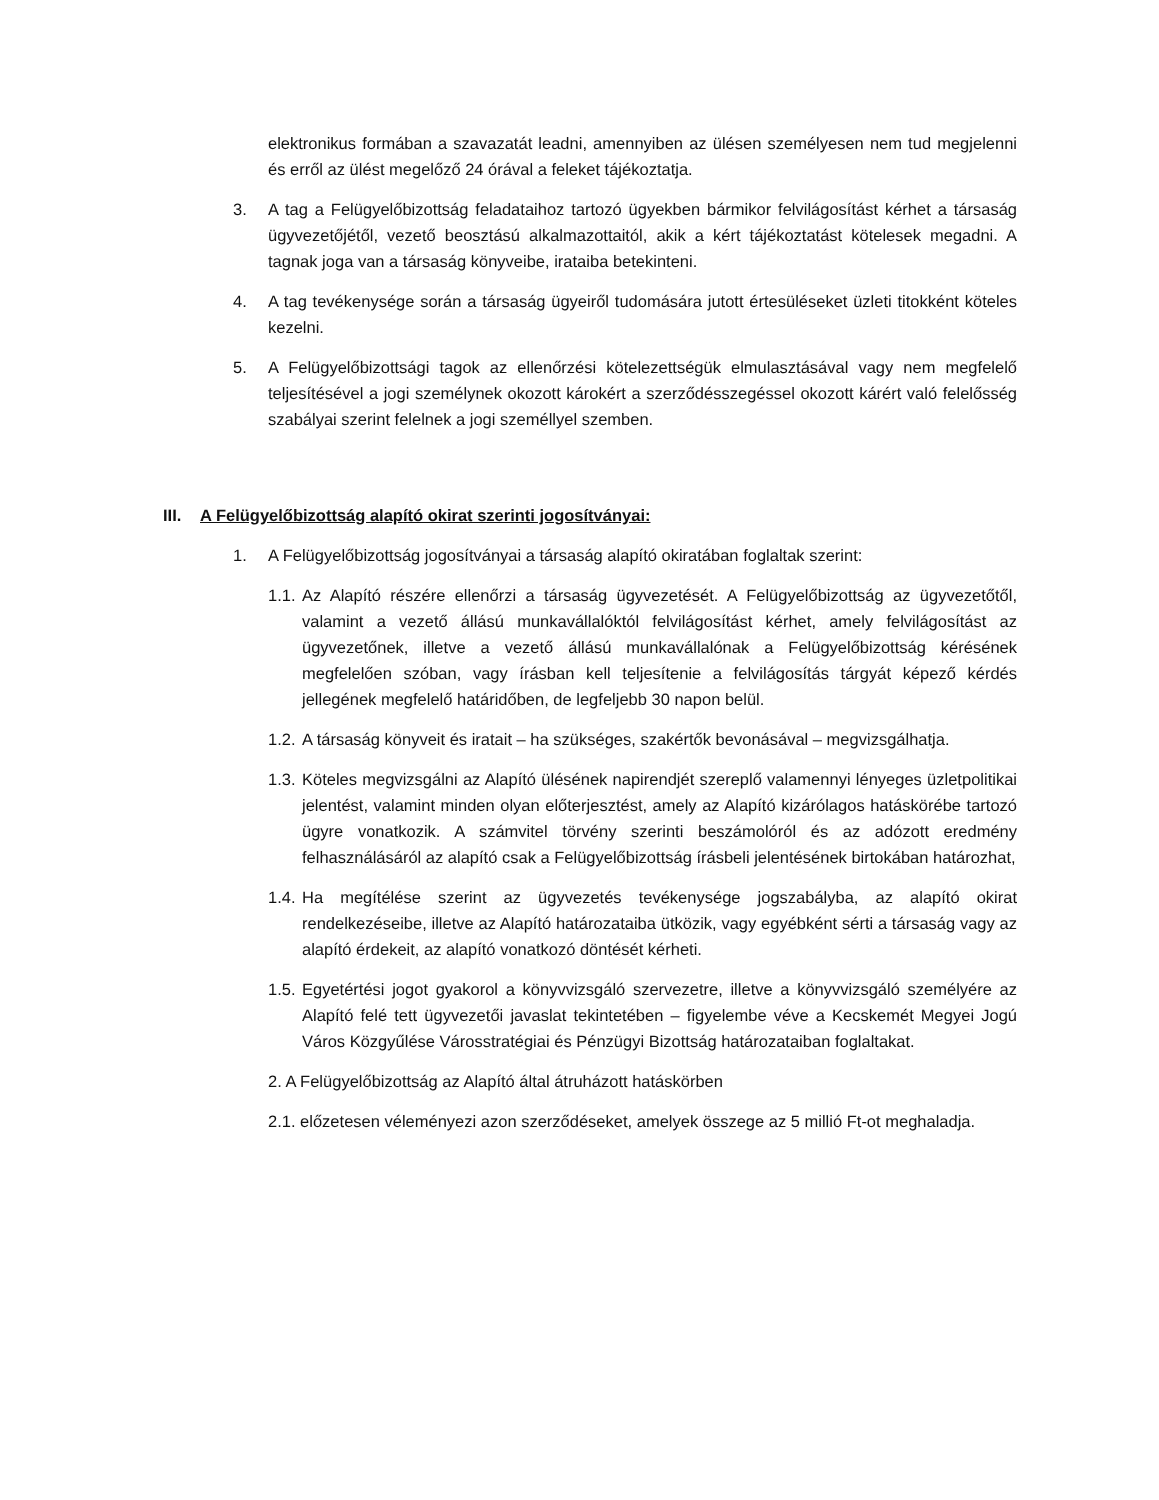elektronikus formában a szavazatát leadni, amennyiben az ülésen személyesen nem tud megjelenni és erről az ülést megelőző 24 órával a feleket tájékoztatja.
3. A tag a Felügyelőbizottság feladataihoz tartozó ügyekben bármikor felvilágosítást kérhet a társaság ügyvezetőjétől, vezető beosztású alkalmazottaitól, akik a kért tájékoztatást kötelesek megadni. A tagnak joga van a társaság könyveibe, irataiba betekinteni.
4. A tag tevékenysége során a társaság ügyeiről tudomására jutott értesüléseket üzleti titokként köteles kezelni.
5. A Felügyelőbizottsági tagok az ellenőrzési kötelezettségük elmulasztásával vagy nem megfelelő teljesítésével a jogi személynek okozott károkért a szerződésszegéssel okozott kárért való felelősség szabályai szerint felelnek a jogi személlyel szemben.
III. A Felügyelőbizottság alapító okirat szerinti jogosítványai:
1. A Felügyelőbizottság jogosítványai a társaság alapító okiratában foglaltak szerint:
1.1. Az Alapító részére ellenőrzi a társaság ügyvezetését. A Felügyelőbizottság az ügyvezetőtől, valamint a vezető állású munkavállalóktól felvilágosítást kérhet, amely felvilágosítást az ügyvezetőnek, illetve a vezető állású munkavállalónak a Felügyelőbizottság kérésének megfelelően szóban, vagy írásban kell teljesítenie a felvilágosítás tárgyát képező kérdés jellegének megfelelő határidőben, de legfeljebb 30 napon belül.
1.2. A társaság könyveit és iratait – ha szükséges, szakértők bevonásával – megvizsgálhatja.
1.3. Köteles megvizsgálni az Alapító ülésének napirendjét szereplő valamennyi lényeges üzletpolitikai jelentést, valamint minden olyan előterjesztést, amely az Alapító kizárólagos hatáskörébe tartozó ügyre vonatkozik. A számvitel törvény szerinti beszámolóról és az adózott eredmény felhasználásáról az alapító csak a Felügyelőbizottság írásbeli jelentésének birtokában határozhat,
1.4. Ha megítélése szerint az ügyvezetés tevékenysége jogszabályba, az alapító okirat rendelkezéseibe, illetve az Alapító határozataiba ütközik, vagy egyébként sérti a társaság vagy az alapító érdekeit, az alapító vonatkozó döntését kérheti.
1.5. Egyetértési jogot gyakorol a könyvvizsgáló szervezetre, illetve a könyvvizsgáló személyére az Alapító felé tett ügyvezetői javaslat tekintetében – figyelembe véve a Kecskemét Megyei Jogú Város Közgyűlése Városstratégiai és Pénzügyi Bizottság határozataiban foglaltakat.
2. A Felügyelőbizottság az Alapító által átruházott hatáskörben
2.1. előzetesen véleményezi azon szerződéseket, amelyek összege az 5 millió Ft-ot meghaladja.